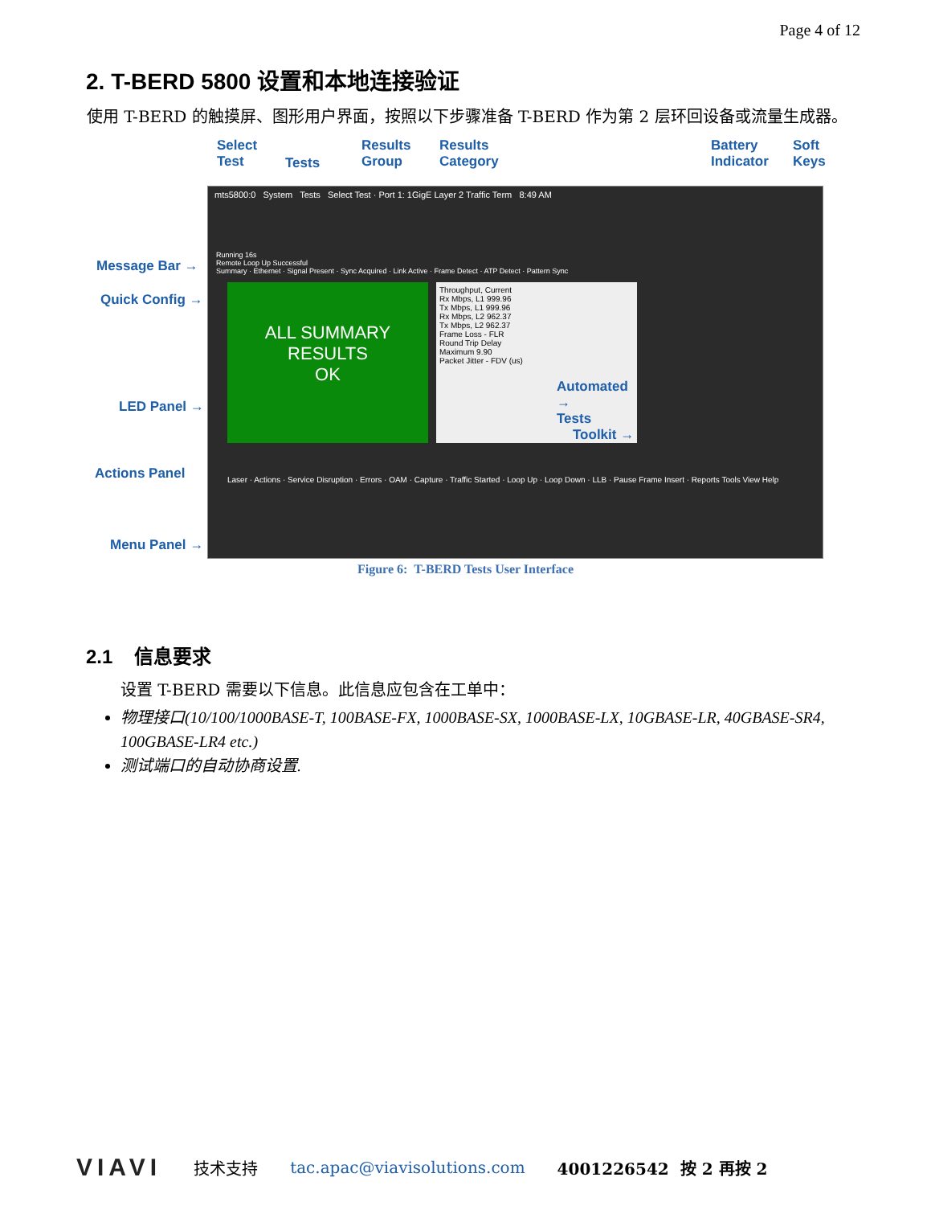Page 4 of 12
2. T-BERD 5800 设置和本地连接验证
使用 T-BERD 的触摸屏、图形用户界面，按照以下步骤准备 T-BERD 作为第 2 层环回设备或流量生成器。
Select
Test
Tests
Results
Group
Results
Category
Battery
Indicator
Soft
Keys
Message Bar →
Quick Config →
LED Panel →
Actions Panel
Menu Panel →
mts5800:0 System Tests Select Test · Port 1: 1GigE Layer 2 Traffic Term 8:49 AM
Running 16s
Remote Loop Up Successful
Summary · Ethernet · Signal Present · Sync Acquired · Link Active · Frame Detect · ATP Detect · Pattern Sync
ALL SUMMARY
RESULTS
OK
Throughput, Current
Rx Mbps, L1 999.96
Tx Mbps, L1 999.96
Rx Mbps, L2 962.37
Tx Mbps, L2 962.37
Frame Loss - FLR
Round Trip Delay
Maximum 9.90
Packet Jitter - FDV (us)
Automated →
Tests
Toolkit →
Laser · Actions · Service Disruption · Errors · OAM · Capture · Traffic Started · Loop Up · Loop Down · LLB · Pause Frame Insert · Reports Tools View Help
Figure 6: T-BERD Tests User Interface
2.1 信息要求
设置 T-BERD 需要以下信息。此信息应包含在工单中：
物理接口(10/100/1000BASE-T, 100BASE-FX, 1000BASE-SX, 1000BASE-LX, 10GBASE-LR, 40GBASE-SR4, 100GBASE-LR4 etc.)
测试端口的自动协商设置.
VIAVI 技术支持 tac.apac@viavisolutions.com 4001226542 按 2 再按 2